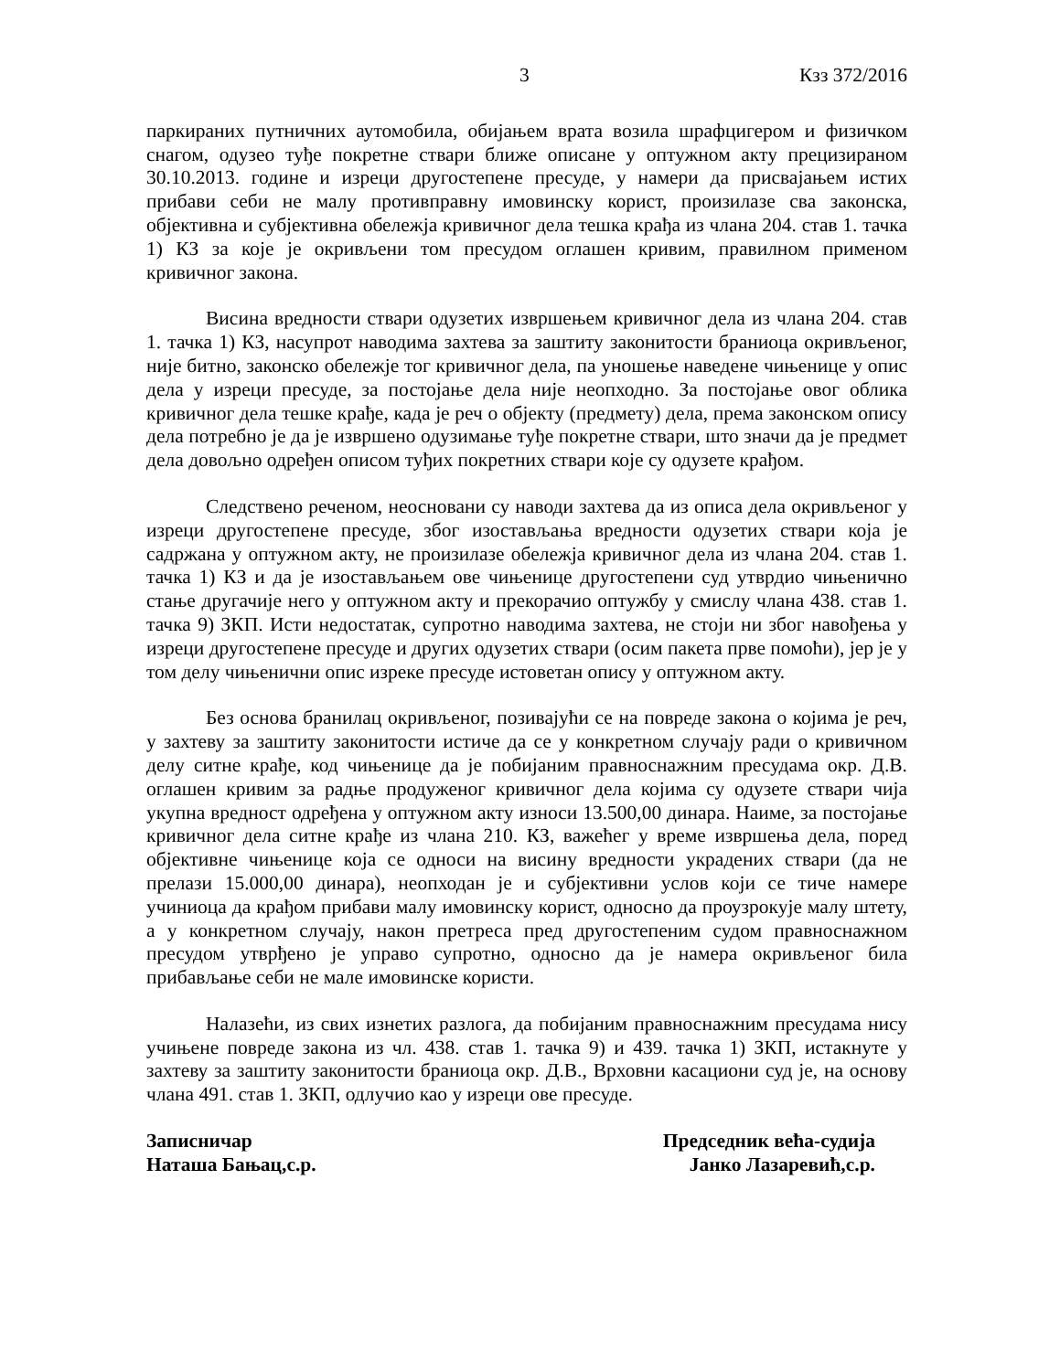3 Кзз 372/2016
паркираних путничних аутомобила, обијањем врата возила шрафцигером и физичком снагом, одузео туђе покретне ствари ближе описане у оптужном акту прецизираном 30.10.2013. године и изреци другостепене пресуде, у намери да присвајањем истих прибави себи не малу противправну имовинску корист, произилазе сва законска, објективна и субјективна обележја кривичног дела тешка крађа из члана 204. став 1. тачка 1) КЗ за које је окривљени том пресудом оглашен кривим, правилном применом кривичног закона.
Висина вредности ствари одузетих извршењем кривичног дела из члана 204. став 1. тачка 1) КЗ, насупрот наводима захтева за заштиту законитости браниоца окривљеног, није битно, законско обележје тог кривичног дела, па уношење наведене чињенице у опис дела у изреци пресуде, за постојање дела није неопходно. За постојање овог облика кривичног дела тешке крађе, када је реч о објекту (предмету) дела, према законском опису дела потребно је да је извршено одузимање туђе покретне ствари, што значи да је предмет дела довољно одређен описом туђих покретних ствари које су одузете крађом.
Следствено реченом, неосновани су наводи захтева да из описа дела окривљеног у изреци другостепене пресуде, због изостављања вредности одузетих ствари која је садржана у оптужном акту, не произилазе обележја кривичног дела из члана 204. став 1. тачка 1) КЗ и да је изостављањем ове чињенице другостепени суд утврдио чињенично стање другачије него у оптужном акту и прекорачио оптужбу у смислу члана 438. став 1. тачка 9) ЗКП. Исти недостатак, супротно наводима захтева, не стоји ни због навођења у изреци другостепене пресуде и других одузетих ствари (осим пакета прве помоћи), јер је у том делу чињенични опис изреке пресуде истоветан опису у оптужном акту.
Без основа бранилац окривљеног, позивајући се на повреде закона о којима је реч, у захтеву за заштиту законитости истиче да се у конкретном случају ради о кривичном делу ситне крађе, код чињенице да је побијаним правноснажним пресудама окр. Д.В. оглашен кривим за радње продуженог кривичног дела којима су одузете ствари чија укупна вредност одређена у оптужном акту износи 13.500,00 динара. Наиме, за постојање кривичног дела ситне крађе из члана 210. КЗ, важећег у време извршења дела, поред објективне чињенице која се односи на висину вредности украдених ствари (да не прелази 15.000,00 динара), неопходан је и субјективни услов који се тиче намере учиниоца да крађом прибави малу имовинску корист, односно да проузрокује малу штету, а у конкретном случају, након претреса пред другостепеним судом правноснажном пресудом утврђено је управо супротно, односно да је намера окривљеног била прибављање себи не мале имовинске користи.
Налазећи, из свих изнетих разлога, да побијаним правноснажним пресудама нису учињене повреде закона из чл. 438. став 1. тачка 9) и 439. тачка 1) ЗКП, истакнуте у захтеву за заштиту законитости браниоца окр. Д.В., Врховни касациони суд је, на основу члана 491. став 1. ЗКП, одлучио као у изреци ове пресуде.
Записничар
Наташа Бањац,с.р.
Председник већа-судија
Јанко Лазаревић,с.р.